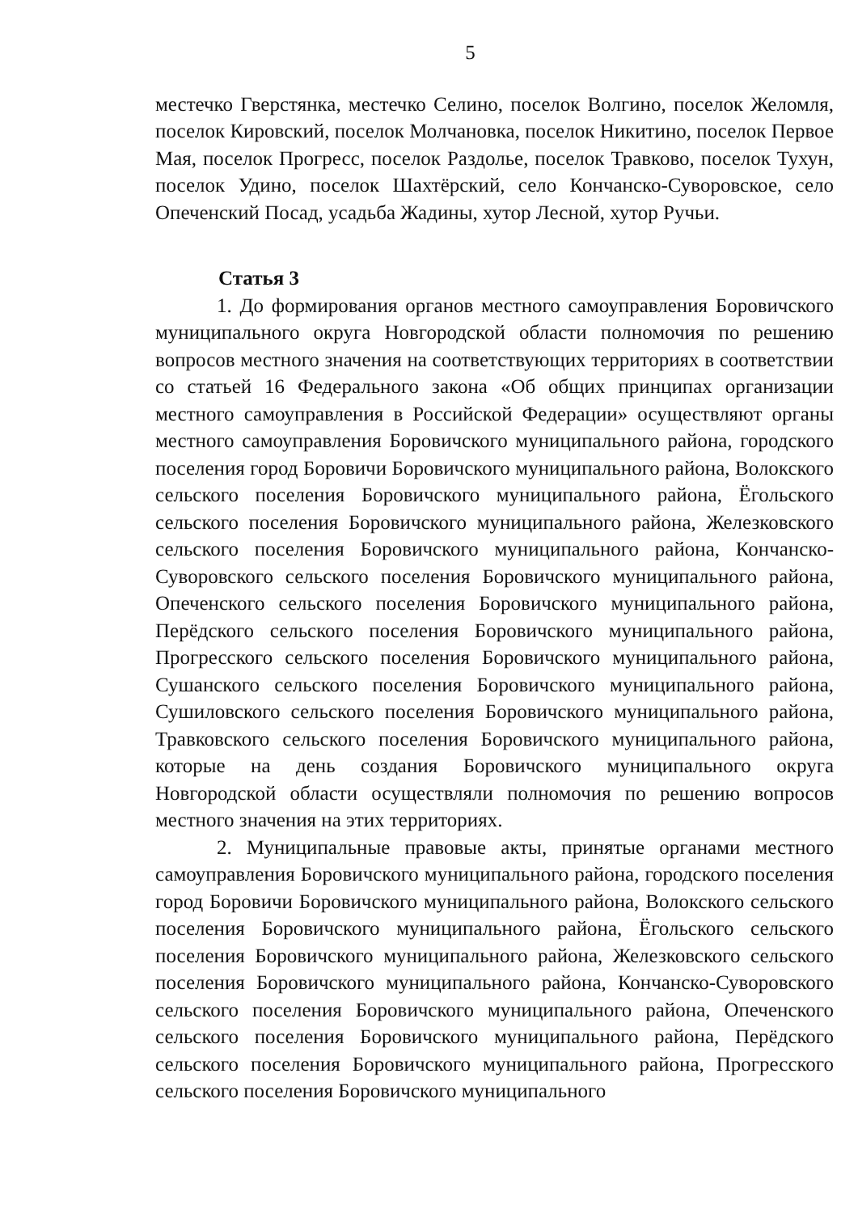5
местечко Гверстянка, местечко Селино, поселок Волгино, поселок Желомля, поселок Кировский, поселок Молчановка, поселок Никитино, поселок Первое Мая, поселок Прогресс, поселок Раздолье, поселок Травково, поселок Тухун, поселок Удино, поселок Шахтёрский, село Кончанско-Суворовское, село Опеченский Посад, усадьба Жадины, хутор Лесной, хутор Ручьи.
Статья 3
1. До формирования органов местного самоуправления Боровичского муниципального округа Новгородской области полномочия по решению вопросов местного значения на соответствующих территориях в соответствии со статьей 16 Федерального закона «Об общих принципах организации местного самоуправления в Российской Федерации» осуществляют органы местного самоуправления Боровичского муниципального района, городского поселения город Боровичи Боровичского муниципального района, Волокского сельского поселения Боровичского муниципального района, Ёгольского сельского поселения Боровичского муниципального района, Железковского сельского поселения Боровичского муниципального района, Кончанско-Суворовского сельского поселения Боровичского муниципального района, Опеченского сельского поселения Боровичского муниципального района, Перёдского сельского поселения Боровичского муниципального района, Прогресского сельского поселения Боровичского муниципального района, Сушанского сельского поселения Боровичского муниципального района, Сушиловского сельского поселения Боровичского муниципального района, Травковского сельского поселения Боровичского муниципального района, которые на день создания Боровичского муниципального округа Новгородской области осуществляли полномочия по решению вопросов местного значения на этих территориях.
2. Муниципальные правовые акты, принятые органами местного самоуправления Боровичского муниципального района, городского поселения город Боровичи Боровичского муниципального района, Волокского сельского поселения Боровичского муниципального района, Ёгольского сельского поселения Боровичского муниципального района, Железковского сельского поселения Боровичского муниципального района, Кончанско-Суворовского сельского поселения Боровичского муниципального района, Опеченского сельского поселения Боровичского муниципального района, Перёдского сельского поселения Боровичского муниципального района, Прогресского сельского поселения Боровичского муниципального